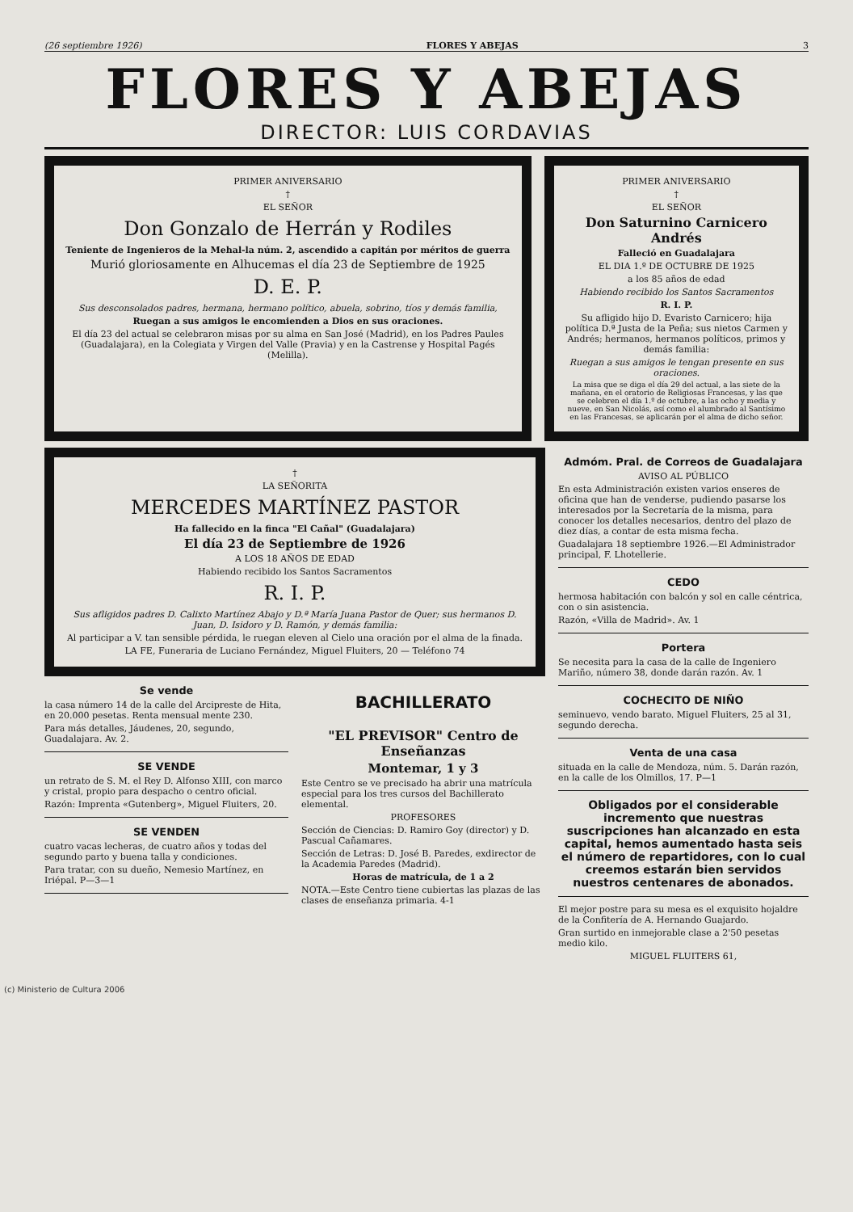(26 septiembre 1926) FLORES Y ABEJAS 3
FLORES Y ABEJAS
DIRECTOR: LUIS CORDAVIAS
PRIMER ANIVERSARIO
†
EL SEÑOR
Don Gonzalo de Herrán y Rodiles
Teniente de Ingenieros de la Mehal-la núm. 2, ascendido a capitán por méritos de guerra
Murió gloriosamente en Alhucemas el día 23 de Septiembre de 1925
D. E. P.
Sus desconsolados padres, hermana, hermano político, abuela, sobrino, tíos y demás familia,
Ruegan a sus amigos le encomienden a Dios en sus oraciones.
El día 23 del actual se celebraron misas por su alma en San José (Madrid), en los Padres Paules (Guadalajara), en la Colegiata y Virgen del Valle (Pravia) y en la Castrense y Hospital Pagés (Melilla).
PRIMER ANIVERSARIO
†
EL SEÑOR
Don Saturnino Carnicero Andrés
Falleció en Guadalajara
EL DIA 1.º DE OCTUBRE DE 1925
a los 85 años de edad
Habiendo recibido los Santos Sacramentos
R. I. P.
Su afligido hijo D. Evaristo Carnicero; hija política D.ª Justa de la Peña; sus nietos Carmen y Andrés; hermanos, hermanos políticos, primos y demás familia:
Ruegan a sus amigos le tengan presente en sus oraciones.
La misa que se diga el día 29 del actual, a las siete de la mañana, en el oratorio de Religiosas Francesas, y las que se celebren el día 1.º de octubre, a las ocho y media y nueve, en San Nicolás, así como el alumbrado al Santísimo en las Francesas, se aplicarán por el alma de dicho señor.
†
LA SEÑORITA
MERCEDES MARTÍNEZ PASTOR
Ha fallecido en la finca "El Cañal" (Guadalajara)
El día 23 de Septiembre de 1926
A LOS 18 AÑOS DE EDAD
Habiendo recibido los Santos Sacramentos
R. I. P.
Sus afligidos padres D. Calixto Martínez Abajo y D.ª María Juana Pastor de Quer; sus hermanos D. Juan, D. Isidoro y D. Ramón, y demás familia:
Al participar a V. tan sensible pérdida, le ruegan eleven al Cielo una oración por el alma de la finada.
LA FE, Funeraria de Luciano Fernández, Miguel Fluiters, 20 — Teléfono 74
Se vende
la casa número 14 de la calle del Arcipreste de Hita, en 20.000 pesetas. Renta mensual mente 230.
Para más detalles, Jáudenes, 20, segundo, Guadalajara. Av. 2.
SE VENDE
un retrato de S. M. el Rey D. Alfonso XIII, con marco y cristal, propio para despacho o centro oficial.
Razón: Imprenta «Gutenberg», Miguel Fluiters, 20.
SE VENDEN
cuatro vacas lecheras, de cuatro años y todas del segundo parto y buena talla y condiciones.
Para tratar, con su dueño, Nemesio Martínez, en Iriépal. P—3—1
BACHILLERATO
"EL PREVISOR" Centro de Enseñanzas
Montemar, 1 y 3
Este Centro se ve precisado ha abrir una matrícula especial para los tres cursos del Bachillerato elemental.
PROFESORES
Sección de Ciencias: D. Ramiro Goy (director) y D. Pascual Cañamares.
Sección de Letras: D. José B. Paredes, exdirector de la Academia Paredes (Madrid).
Horas de matrícula, de 1 a 2
NOTA.—Este Centro tiene cubiertas las plazas de las clases de enseñanza primaria. 4-1
Admóm. Pral. de Correos de Guadalajara
AVISO AL PÚBLICO
En esta Administración existen varios enseres de oficina que han de venderse, pudiendo pasarse los interesados por la Secretaría de la misma, para conocer los detalles necesarios, dentro del plazo de diez días, a contar de esta misma fecha.
Guadalajara 18 septiembre 1926.—El Administrador principal, F. Lhotellerie.
CEDO
hermosa habitación con balcón y sol en calle céntrica, con o sin asistencia.
Razón, «Villa de Madrid». Av. 1
Portera
Se necesita para la casa de la calle de Ingeniero Mariño, número 38, donde darán razón. Av. 1
COCHECITO DE NIÑO
seminuevo, vendo barato. Miguel Fluiters, 25 al 31, segundo derecha.
Venta de una casa
situada en la calle de Mendoza, núm. 5. Darán razón, en la calle de los Olmillos, 17. P—1
Obligados por el considerable incremento que nuestras suscripciones han alcanzado en esta capital, hemos aumentado hasta seis el número de repartidores, con lo cual creemos estarán bien servidos nuestros centenares de abonados.
El mejor postre para su mesa es el exquisito hojaldre de la Confitería de A. Hernando Guajardo.
Gran surtido en inmejorable clase a 2'50 pesetas medio kilo.
MIGUEL FLUITERS 61,
(c) Ministerio de Cultura 2006